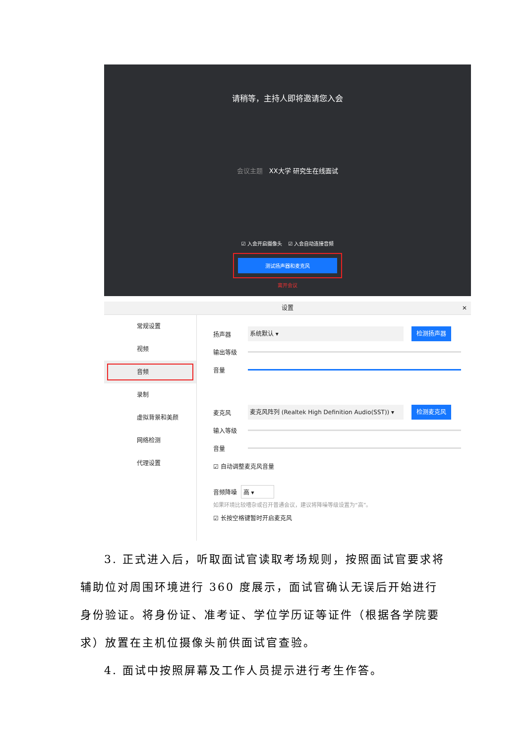请稍等，主持人即将邀请您入会
会议主题 XX大学 研究生在线面试
☑ 入会开启摄像头 ☑ 入会自动连接音频
测试扬声器和麦克风
离开会议
设置 ✕
常规设置
视频
音频
录制
虚拟背景和美颜
网络检测
代理设置
扬声器 系统默认 ▾ 检测扬声器
输出等级
音量
麦克风 麦克风阵列 (Realtek High Definition Audio(SST)) ▾ 检测麦克风
输入等级
音量
☑ 自动调整麦克风音量
音频降噪 高 ▾
如果环境比较嘈杂或召开普通会议，建议将降噪等级设置为“高”。
☑ 长按空格键暂时开启麦克风
3. 正式进入后，听取面试官读取考场规则，按照面试官要求将辅助位对周围环境进行 360 度展示，面试官确认无误后开始进行身份验证。将身份证、准考证、学位学历证等证件（根据各学院要求）放置在主机位摄像头前供面试官查验。
4. 面试中按照屏幕及工作人员提示进行考生作答。